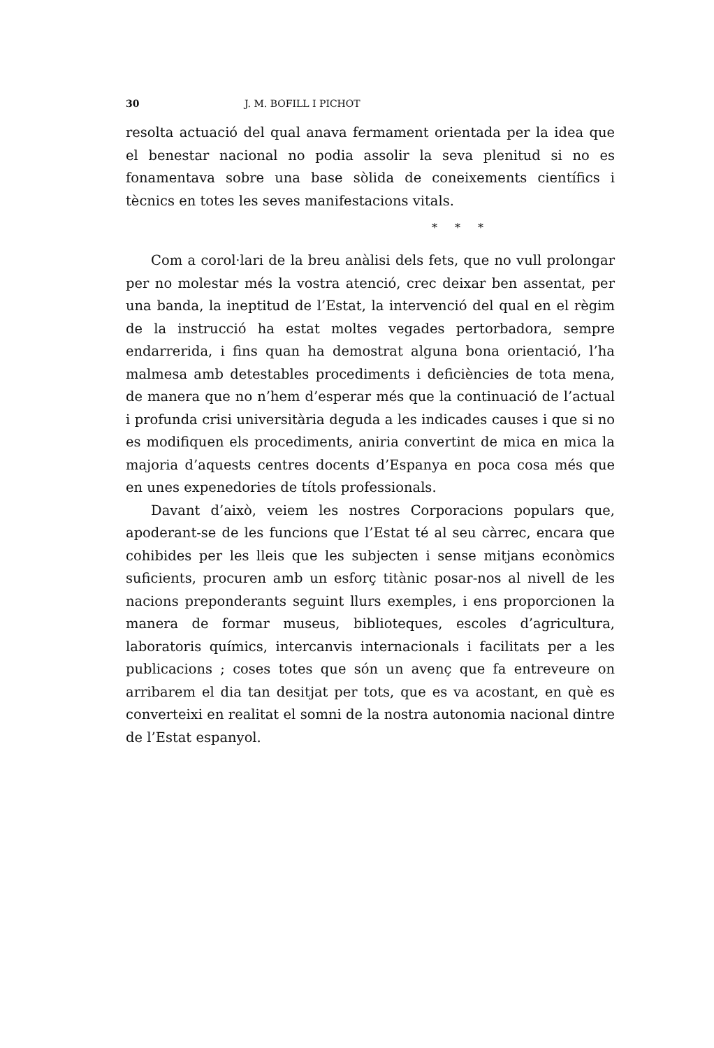30 J. M. BOFILL I PICHOT
resolta actuació del qual anava fermament orientada per la idea que el benestar nacional no podia assolir la seva plenitud si no es fonamentava sobre una base sòlida de coneixements científics i tècnics en totes les seves manifestacions vitals.
* * *
Com a corol·lari de la breu anàlisi dels fets, que no vull prolongar per no molestar més la vostra atenció, crec deixar ben assentat, per una banda, la ineptitud de l’Estat, la intervenció del qual en el règim de la instrucció ha estat moltes vegades pertorbadora, sempre endarrerida, i fins quan ha demostrat alguna bona orientació, l’ha malmesa amb detestables procediments i deficiències de tota mena, de manera que no n’hem d’esperar més que la continuació de l’actual i profunda crisi universitària deguda a les indicades causes i que si no es modifiquen els procediments, aniria convertint de mica en mica la majoria d’aquests centres docents d’Espanya en poca cosa més que en unes expenedories de títols professionals.
Davant d’això, veiem les nostres Corporacions populars que, apoderant-se de les funcions que l’Estat té al seu càrrec, encara que cohibides per les lleis que les subjecten i sense mitjans econòmics suficients, procuren amb un esforç titànic posar-nos al nivell de les nacions preponderants seguint llurs exemples, i ens proporcionen la manera de formar museus, biblioteques, escoles d’agricultura, laboratoris químics, intercanvis internacionals i facilitats per a les publicacions ; coses totes que són un avenç que fa entreveure on arribarem el dia tan desitjat per tots, que es va acostant, en què es converteixi en realitat el somni de la nostra autonomia nacional dintre de l’Estat espanyol.